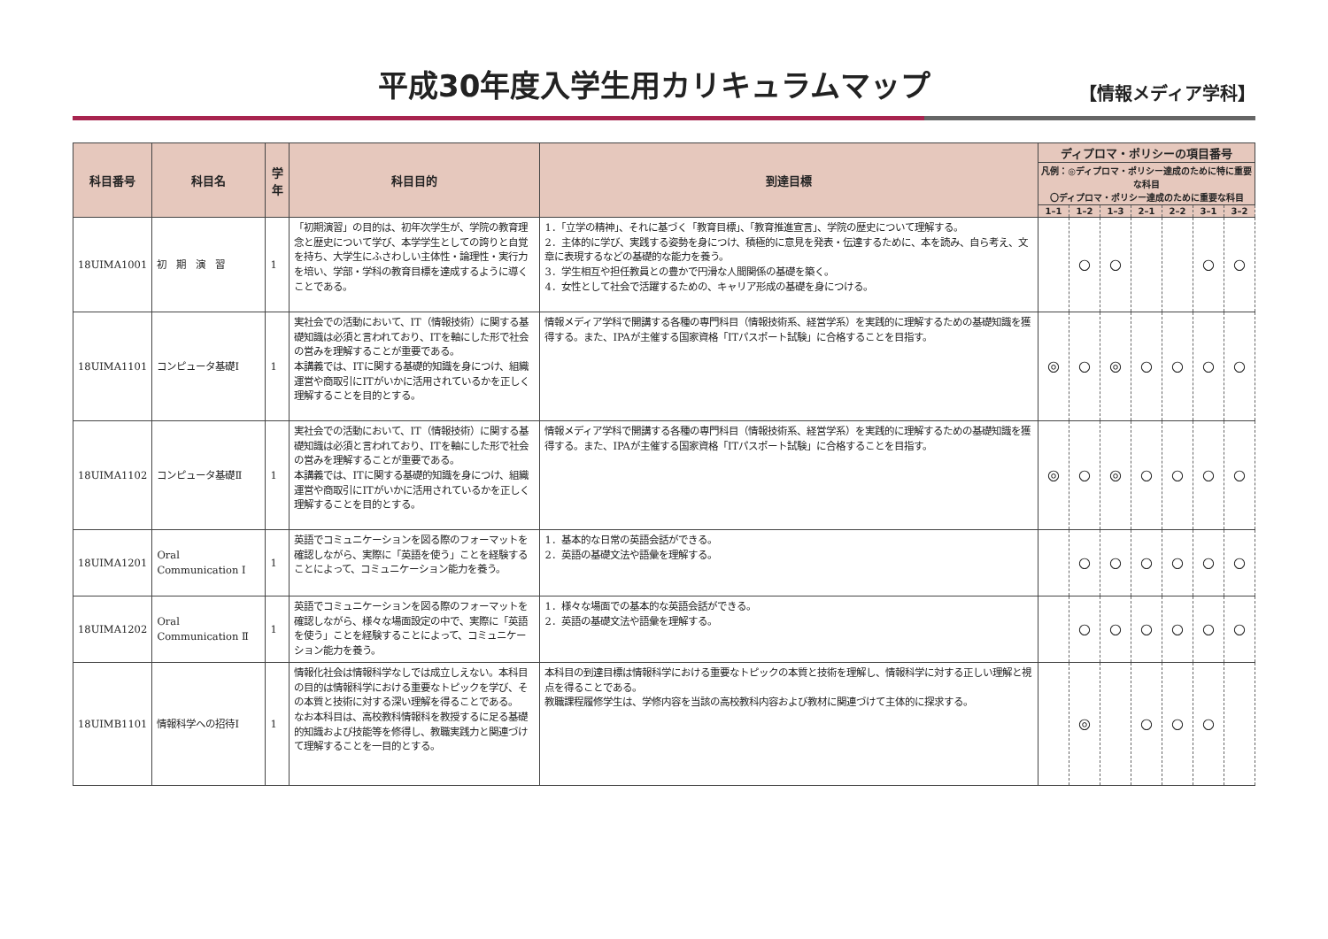平成30年度入学生用カリキュラムマップ
【情報メディア学科】
| 科目番号 | 科目名 | 学年 | 科目目的 | 到達目標 | ディプロマ・ポリシーの項目番号 | | | | | | |
| --- | --- | --- | --- | --- | --- | --- | --- | --- | --- | --- | --- |
| | | | | | 凡例：◎ディプロマ・ポリシー達成のために特に重要な科目 〇ディプロマ・ポリシー達成のために重要な科目 | | | | | | |
| | | | | | 1–1 | 1–2 | 1–3 | 2–1 | 2–2 | 3–1 | 3–2 |
| 18UIMA1001 | 初 期 演 習 | 1 | 「初期演習」の目的は、初年次学生が、学院の教育理念と歴史について学び、本学学生としての誇りと自覚を持ち、大学生にふさわしい主体性・論理性・実行力を培い、学部・学科の教育目標を達成するように導くことである。 | 1．「立学の精神」、それに基づく「教育目標」、「教育推進宣言」、学院の歴史について理解する。 2．主体的に学び、実践する姿勢を身につけ、積極的に意見を発表・伝達するために、本を読み、自ら考え、文章に表現するなどの基礎的な能力を養う。 3．学生相互や担任教員との豊かで円滑な人間関係の基礎を築く。 4．女性として社会で活躍するための、キャリア形成の基礎を身につける。 | | ○ | ○ | | | ○ | ○ |
| 18UIMA1101 | コンピュータ基礎Ⅰ | 1 | 実社会での活動において、IT（情報技術）に関する基礎知識は必須と言われており、ITを軸にした形で社会の営みを理解することが重要である。 本講義では、ITに関する基礎的知識を身につけ、組織運営や商取引にITがいかに活用されているかを正しく理解することを目的とする。 | 情報メディア学科で開講する各種の専門科目（情報技術系、経営学系）を実践的に理解するための基礎知識を獲得する。また、IPAが主催する国家資格「ITパスポート試験」に合格することを目指す。 | ◎ | ○ | ◎ | ○ | ○ | ○ | ○ |
| 18UIMA1102 | コンピュータ基礎Ⅱ | 1 | 実社会での活動において、IT（情報技術）に関する基礎知識は必須と言われており、ITを軸にした形で社会の営みを理解することが重要である。 本講義では、ITに関する基礎的知識を身につけ、組織運営や商取引にITがいかに活用されているかを正しく理解することを目的とする。 | 情報メディア学科で開講する各種の専門科目（情報技術系、経営学系）を実践的に理解するための基礎知識を獲得する。また、IPAが主催する国家資格「ITパスポート試験」に合格することを目指す。 | ◎ | ○ | ◎ | ○ | ○ | ○ | ○ |
| 18UIMA1201 | Oral Communication Ⅰ | 1 | 英語でコミュニケーションを図る際のフォーマットを確認しながら、実際に「英語を使う」ことを経験することによって、コミュニケーション能力を養う。 | 1．基本的な日常の英語会話ができる。 2．英語の基礎文法や語彙を理解する。 | | ○ | ○ | ○ | ○ | ○ | ○ |
| 18UIMA1202 | Oral Communication Ⅱ | 1 | 英語でコミュニケーションを図る際のフォーマットを確認しながら、様々な場面設定の中で、実際に「英語を使う」ことを経験することによって、コミュニケーション能力を養う。 | 1．様々な場面での基本的な英語会話ができる。 2．英語の基礎文法や語彙を理解する。 | | ○ | ○ | ○ | ○ | ○ | ○ |
| 18UIMB1101 | 情報科学への招待Ⅰ | 1 | 情報化社会は情報科学なしでは成立しえない。本科目の目的は情報科学における重要なトピックを学び、その本質と技術に対する深い理解を得ることである。 なお本科目は、高校教科情報科を教授するに足る基礎的知識および技能等を修得し、教職実践力と関連づけて理解することを一目的とする。 | 本科目の到達目標は情報科学における重要なトピックの本質と技術を理解し、情報科学に対する正しい理解と視点を得ることである。 教職課程履修学生は、学修内容を当該の高校教科内容および教材に関連づけて主体的に探求する。 | | ◎ | | ○ | ○ | ○ | |